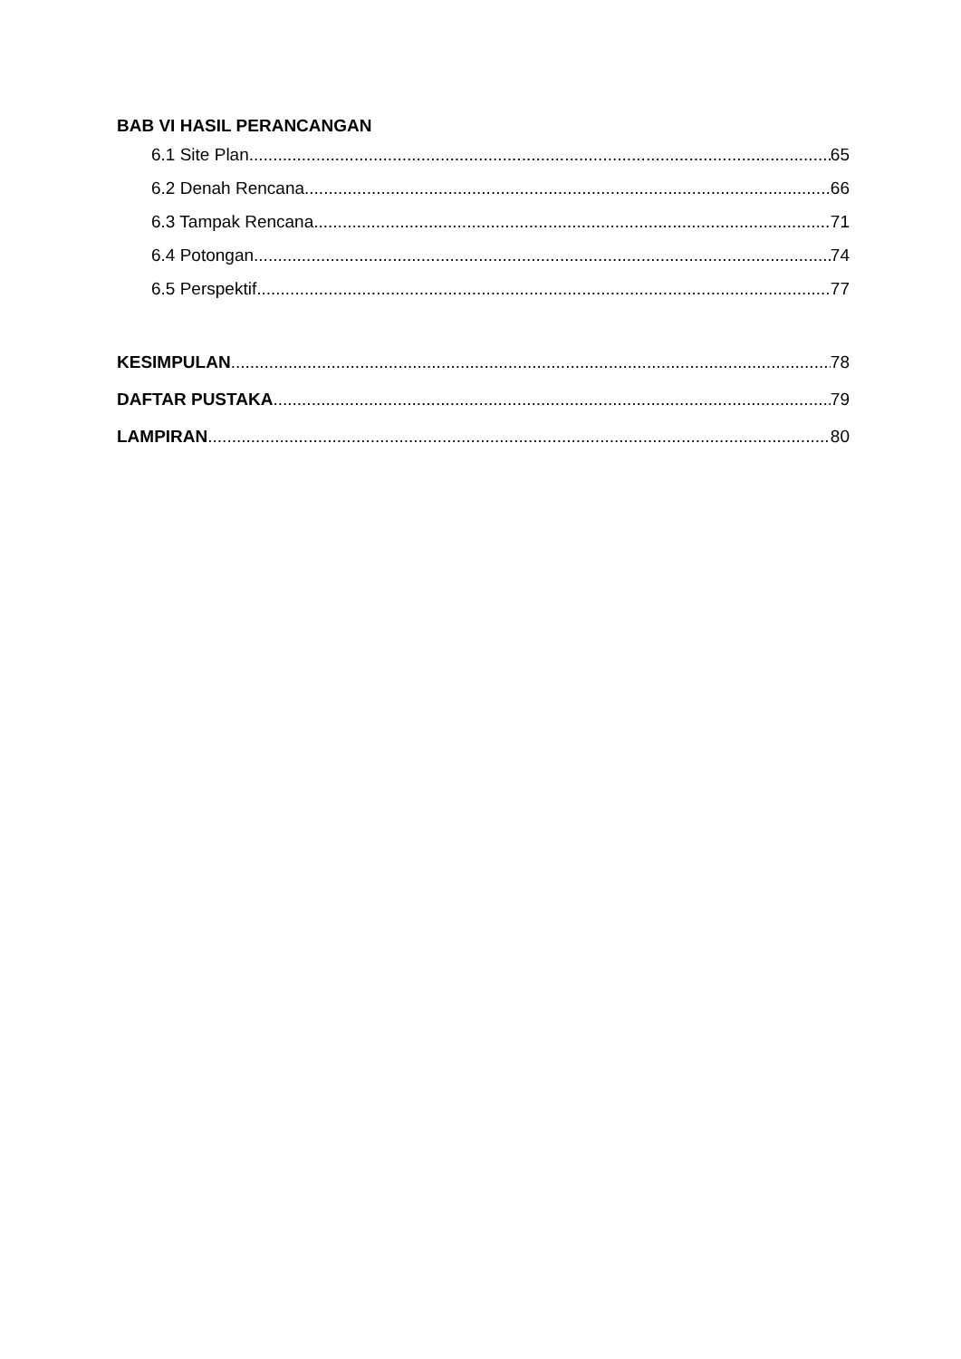BAB VI HASIL PERANCANGAN
6.1 Site Plan 65
6.2 Denah Rencana 66
6.3 Tampak Rencana 71
6.4 Potongan 74
6.5 Perspektif 77
KESIMPULAN 78
DAFTAR PUSTAKA 79
LAMPIRAN 80